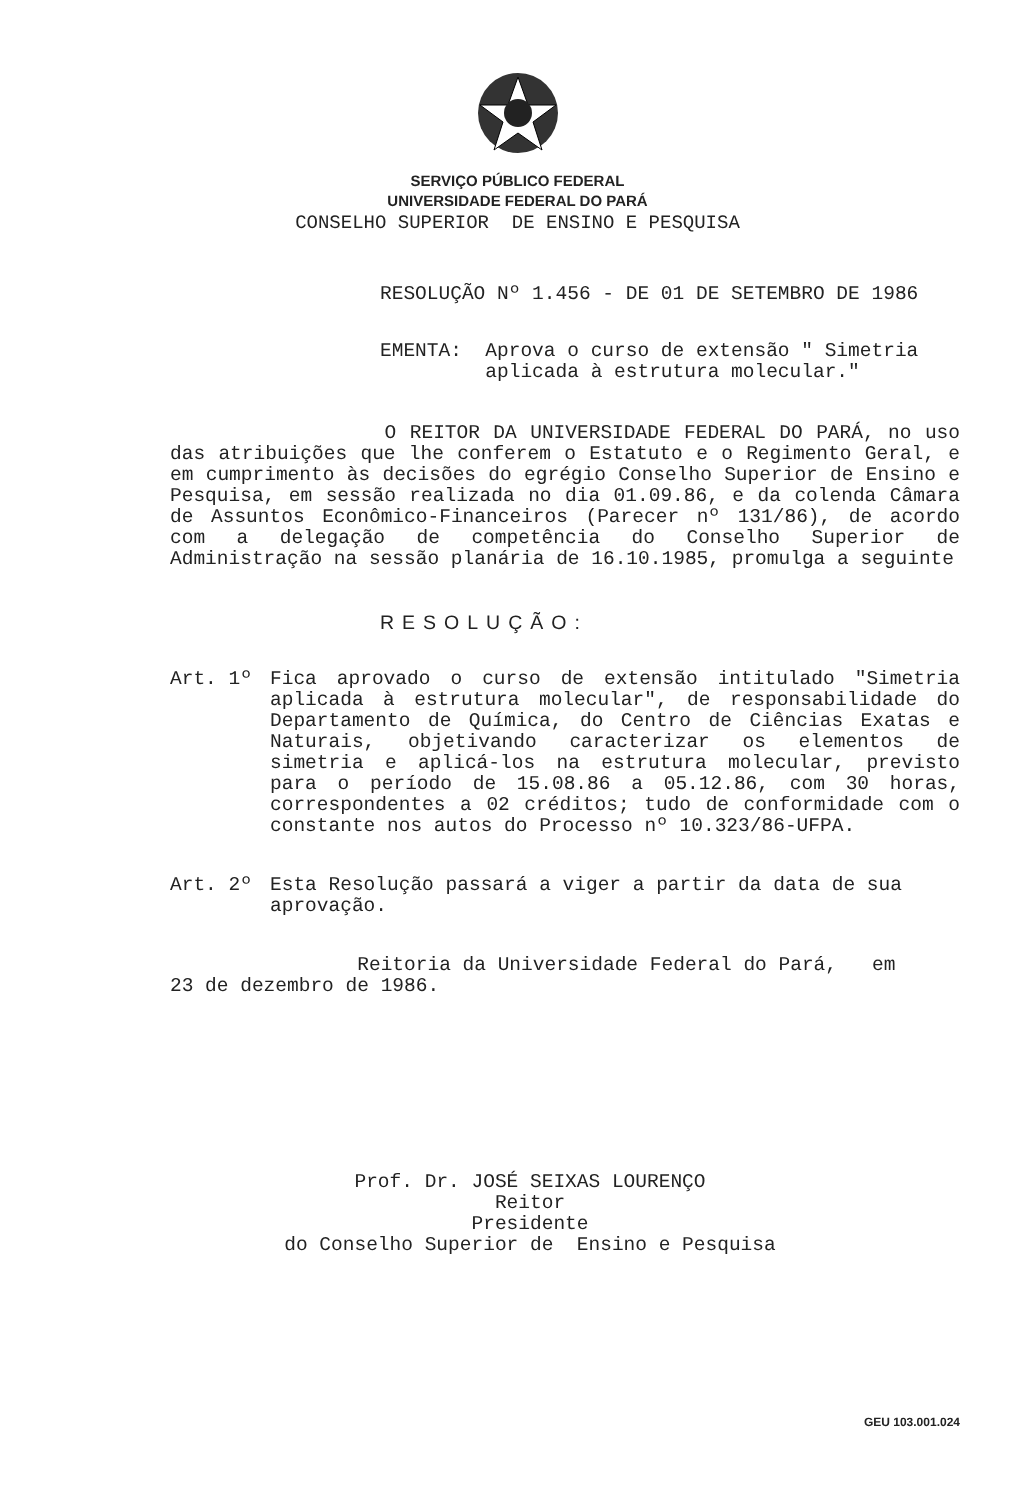SERVIÇO PÚBLICO FEDERAL
UNIVERSIDADE FEDERAL DO PARÁ
CONSELHO SUPERIOR DE ENSINO E PESQUISA
RESOLUÇÃO Nº 1.456 - DE 01 DE SETEMBRO DE 1986
EMENTA: Aprova o curso de extensão " Simetria
aplicada à estrutura molecular."
O REITOR DA UNIVERSIDADE FEDERAL DO PARÁ, no uso das atribuições que lhe conferem o Estatuto e o Regimento Geral, e em cumprimento às decisões do egrégio Conselho Superior de Ensino e Pesquisa, em sessão realizada no dia 01.09.86, e da colenda Câmara de Assuntos Econômico-Financeiros (Parecer nº 131/86), de acordo com a delegação de competência do Conselho Superior de Administração na sessão planária de 16.10.1985, promulga a seguinte
RESOLUÇÃO:
Art. 1º Fica aprovado o curso de extensão intitulado "Simetria aplicada à estrutura molecular", de responsabilidade do Departamento de Química, do Centro de Ciências Exatas e Naturais, objetivando caracterizar os elementos de simetria e aplicá-los na estrutura molecular, previsto para o período de 15.08.86 a 05.12.86, com 30 horas, correspondentes a 02 créditos; tudo de conformidade com o constante nos autos do Processo nº 10.323/86-UFPA.
Art. 2º Esta Resolução passará a viger a partir da data de sua aprovação.
Reitoria da Universidade Federal do Pará, em
23 de dezembro de 1986.
Prof. Dr. JOSÉ SEIXAS LOURENÇO
Reitor
Presidente
do Conselho Superior de Ensino e Pesquisa
GEU 103.001.024